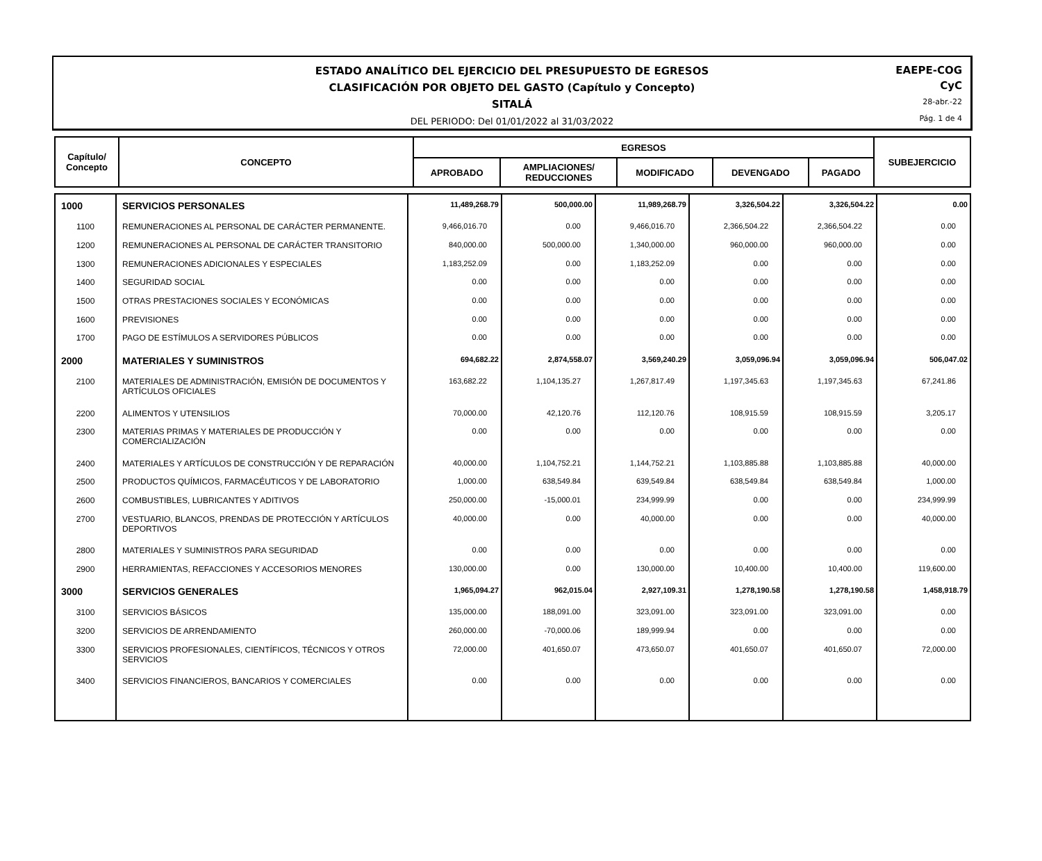ESTADO ANALÍTICO DEL EJERCICIO DEL PRESUPUESTO DE EGRESOS
CLASIFICACIÓN POR OBJETO DEL GASTO (Capítulo y Concepto)
SITALÁ
DEL PERIODO: Del 01/01/2022 al 31/03/2022
EAEPE-COG
CyC
28-abr.-22
Pág. 1 de 4
| Capítulo/ Concepto | CONCEPTO | EGRESOS | | | | | SUBEJERCICIO |
| | | APROBADO | AMPLIACIONES/ REDUCCIONES | MODIFICADO | DEVENGADO | PAGADO | |
| 1000 | SERVICIOS PERSONALES | 11,489,268.79 | 500,000.00 | 11,989,268.79 | 3,326,504.22 | 3,326,504.22 | 0.00 |
| 1100 | REMUNERACIONES AL PERSONAL DE CARÁCTER PERMANENTE. | 9,466,016.70 | 0.00 | 9,466,016.70 | 2,366,504.22 | 2,366,504.22 | 0.00 |
| 1200 | REMUNERACIONES AL PERSONAL DE CARÁCTER TRANSITORIO | 840,000.00 | 500,000.00 | 1,340,000.00 | 960,000.00 | 960,000.00 | 0.00 |
| 1300 | REMUNERACIONES ADICIONALES Y ESPECIALES | 1,183,252.09 | 0.00 | 1,183,252.09 | 0.00 | 0.00 | 0.00 |
| 1400 | SEGURIDAD SOCIAL | 0.00 | 0.00 | 0.00 | 0.00 | 0.00 | 0.00 |
| 1500 | OTRAS PRESTACIONES SOCIALES Y ECONÓMICAS | 0.00 | 0.00 | 0.00 | 0.00 | 0.00 | 0.00 |
| 1600 | PREVISIONES | 0.00 | 0.00 | 0.00 | 0.00 | 0.00 | 0.00 |
| 1700 | PAGO DE ESTÍMULOS A SERVIDORES PÚBLICOS | 0.00 | 0.00 | 0.00 | 0.00 | 0.00 | 0.00 |
| 2000 | MATERIALES Y SUMINISTROS | 694,682.22 | 2,874,558.07 | 3,569,240.29 | 3,059,096.94 | 3,059,096.94 | 506,047.02 |
| 2100 | MATERIALES DE ADMINISTRACIÓN, EMISIÓN DE DOCUMENTOS Y ARTÍCULOS OFICIALES | 163,682.22 | 1,104,135.27 | 1,267,817.49 | 1,197,345.63 | 1,197,345.63 | 67,241.86 |
| 2200 | ALIMENTOS Y UTENSILIOS | 70,000.00 | 42,120.76 | 112,120.76 | 108,915.59 | 108,915.59 | 3,205.17 |
| 2300 | MATERIAS PRIMAS Y MATERIALES DE PRODUCCIÓN Y COMERCIALIZACIÓN | 0.00 | 0.00 | 0.00 | 0.00 | 0.00 | 0.00 |
| 2400 | MATERIALES Y ARTÍCULOS DE CONSTRUCCIÓN Y DE REPARACIÓN | 40,000.00 | 1,104,752.21 | 1,144,752.21 | 1,103,885.88 | 1,103,885.88 | 40,000.00 |
| 2500 | PRODUCTOS QUÍMICOS, FARMACÉUTICOS Y DE LABORATORIO | 1,000.00 | 638,549.84 | 639,549.84 | 638,549.84 | 638,549.84 | 1,000.00 |
| 2600 | COMBUSTIBLES, LUBRICANTES Y ADITIVOS | 250,000.00 | -15,000.01 | 234,999.99 | 0.00 | 0.00 | 234,999.99 |
| 2700 | VESTUARIO, BLANCOS, PRENDAS DE PROTECCIÓN Y ARTÍCULOS DEPORTIVOS | 40,000.00 | 0.00 | 40,000.00 | 0.00 | 0.00 | 40,000.00 |
| 2800 | MATERIALES Y SUMINISTROS PARA SEGURIDAD | 0.00 | 0.00 | 0.00 | 0.00 | 0.00 | 0.00 |
| 2900 | HERRAMIENTAS, REFACCIONES Y ACCESORIOS MENORES | 130,000.00 | 0.00 | 130,000.00 | 10,400.00 | 10,400.00 | 119,600.00 |
| 3000 | SERVICIOS GENERALES | 1,965,094.27 | 962,015.04 | 2,927,109.31 | 1,278,190.58 | 1,278,190.58 | 1,458,918.79 |
| 3100 | SERVICIOS BÁSICOS | 135,000.00 | 188,091.00 | 323,091.00 | 323,091.00 | 323,091.00 | 0.00 |
| 3200 | SERVICIOS DE ARRENDAMIENTO | 260,000.00 | -70,000.06 | 189,999.94 | 0.00 | 0.00 | 0.00 |
| 3300 | SERVICIOS PROFESIONALES, CIENTÍFICOS, TÉCNICOS Y OTROS SERVICIOS | 72,000.00 | 401,650.07 | 473,650.07 | 401,650.07 | 401,650.07 | 72,000.00 |
| 3400 | SERVICIOS FINANCIEROS, BANCARIOS Y COMERCIALES | 0.00 | 0.00 | 0.00 | 0.00 | 0.00 | 0.00 |